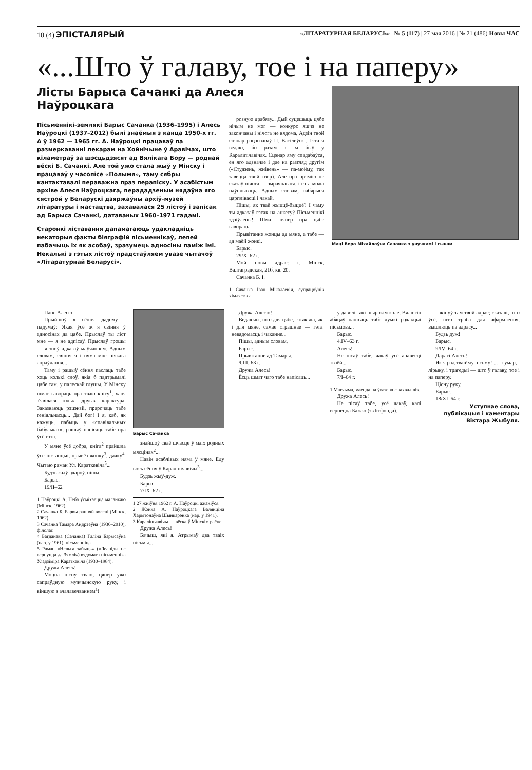10 (4) ЭПІСТАЛЯРЫЙ «ЛІТАРАТУРНАЯ БЕЛАРУСЬ» | № 5 (117) | 27 мая 2016 | № 21 (486) Новы ЧАС
«...Што ў галаву, тое і на паперу»
Лісты Барыса Сачанкі да Алеся Наўроцкага
Пісьменнікі-землякі Барыс Сачанка (1936–1995) і Алесь Наўроцкі (1937–2012) былі знаёмыя з канца 1950-х гг. А ў 1962 — 1965 гг. А. Наўроцкі працаваў па размеркаванні лекарам на Хойнічыне ў Аравічах, што кіламетраў за шэсцьдзясят ад Вялікага Бору — роднай вёскі Б. Сачанкі. Але той ужо стала жыў у Мінску і працаваў у часопісе «Полымя», таму сябры кантактавалі пераважна праз перапіску. У асабістым архіве Алеся Наўроцкага, перададзеным нядаўна яго сястрой у Беларускі дзяржаўны архіў-музей літаратуры і мастацтва, захавалася 25 лістоў і запісак ад Барыса Сачанкі, датаваных 1960–1971 гадамі.
Старонкі ліставання дапамагаюць удакладніць некаторыя факты біяграфій пісьменнікаў, лепей пабачыць іх як асобаў, зразумець адносіны паміж імі. Некалькі з гэтых лістоў прадстаўляем увазе чытачоў «Літаратурнай Беларусі».
розную драбязу... Дый суцешыць цябе нічым не мог — конкурс яшчэ не закончаны і нічога не вядома. Адзін твой сцэнар рэцэнзаваў П. Васілеўскі. Гэта я ведаю, бо разам з ім быў у Караліпічавічах. Сцэнар яму спадабаўся, ён яго адзначае і дае на разгляд другім («Студзень, жнівень» — па-мойму, так завецца твой твор). Але пра прэмію не сказаў нічога — змрачнавата, і гэта можа паўплываць. Адным словам, набярыся цярплівасці і чакай.
Пішы, як тваё жыццё-быццё? І чаму ты адказаў гэтак на анкету? Пісьменнікі здзіўлены! Шмат цяпер пра цябе гавораць.
Прывітанне жонцы ад мяне, а табе — ад маёй жонкі.
Барыс.
29/Х–62 г.
Мой новы адрас: г. Мінск, Валгаградская, 21б, кв. 20.
Сачанка Б. І.
1 Сачанка Іван Мікалаевіч, супрацоўнік хімлясгаса.
Маці Вера Міхайлаўна Сачанка з унучкамі і сынам
Пане Алесю!
Прыйшоў я сёння дадому і падумаў: Якая ўсё ж я свіння ў адносінах да цябе. Прыслаў ты ліст мне — я не адпісаў. Прыслаў грошы — я зноў адказаў маўчаннем. Адным словам, свіння я і няма мне ніякага апраўдання...
Таму і рашыў сёння паслаць табе хоць колькі слоў, якія б падтрымалі цябе там, у палескай глушы. У Мінску шмат гавораць пра тваю кнігу<sup>1</sup>, хаця з'явілася толькі другая карэктура. Заказваюць рэцэнзіі, прарочаць табе геніяльнасць... Дай бог! І я, каб, як кажуць, пабыць у «спавівальных бабульках», рашыў напісаць табе пра ўсё гэта.
У мяне ўсё добра, кніга<sup>2</sup> прайшла ўсе інстанцыі, прывёз жонку<sup>3</sup>, дачку<sup>4</sup>. Чытаю раман Ул. Караткевіча<sup>5</sup>...
Будзь жыў-здароў, пішы.
Барыс.
19/ІІ–62
1 Наўроцкі А. Неба ўсміхаецца маланкаю (Мінск, 1962).
2 Сачанка Б. Барвы ранняй восені (Мінск, 1962).
3 Сачанка Тамара Андрэеўна (1936–2010), філолаг.
4 Багданава (Сачанка) Галіна Барысаўна (нар. у 1961), пісьменніца.
5 Раман «Нельга забыць» («Леаніды не вернуцца да Зямлі») вядомага пісьменніка Уладзіміра Караткевіча (1930–1984).
Дружа Алесь!
Моцна цісну тваю, цяпер ужо сапраўдную мужчынскую руку, і віншую з ачалавечваннем<sup>1</sup>!
Барыс Сачанка
знайшоў сваё шчасце ў маіх родных мясцінах<sup>2</sup>...
Навін асаблівых няма ў мяне. Еду вось сёння ў Караліпічавічы<sup>3</sup>...
Будзь жыў-дуж.
Барыс.
7/ІХ–62 г.
1 27 жніўня 1962 г. А. Наўроцкі ажаніўся.
2 Жонка А. Наўроцкага Валянціна Харытонаўна Шынкарэнка (нар. у 1941).
3 Каралішчавічы — вёска ў Мінскім раёне.
Дружа Алесь!
Бачыш, які я. Атрымаў два тваіх пісьмы...
Дружа Алесю!
Ведаючы, што для цябе, гэтак жа, як і для мяне, самае страшнае — гэта невядомасць і чаканне...
Пішы, адным словам,
Барыс.
Прывітанне ад Тамары.
9.ІІІ. 63 г.
Дружа Алесь!
Ёсць шмат чаго табе напісаць...
у даволі такі шырокім коле, Вялюгін абяцаў напісаць табе думкі рэдакцыі пісьмова...
Барыс.
4.IV–63 г.
Алесь!
Не пісаў табе, чакаў усё апавесці тваёй...
Барыс.
7/І–64 г.
1 Магчыма, маецца на ўвазе «не захвалілі».
Дружа Алесь!
Не пісаў табе, усё чакаў, калі вернецца Бажко (з Літфонда).
пакінуў там твой адрас; сказалі, што ўсё, што трэба для афармлення, вышлюць па адрасу...
Будзь дуж!
Барыс.
9/IV–64 г.
Дарагі Алесь!
Як я рад тваійму пісьму! ... І гумар, і лірыку, і трагедыі — што ў галаву, тое і на паперу.
Цісну руку.
Барыс.
18/XI–64 г.
Уступнае слова, публікацыя і каментары Віктара Жыбуля.